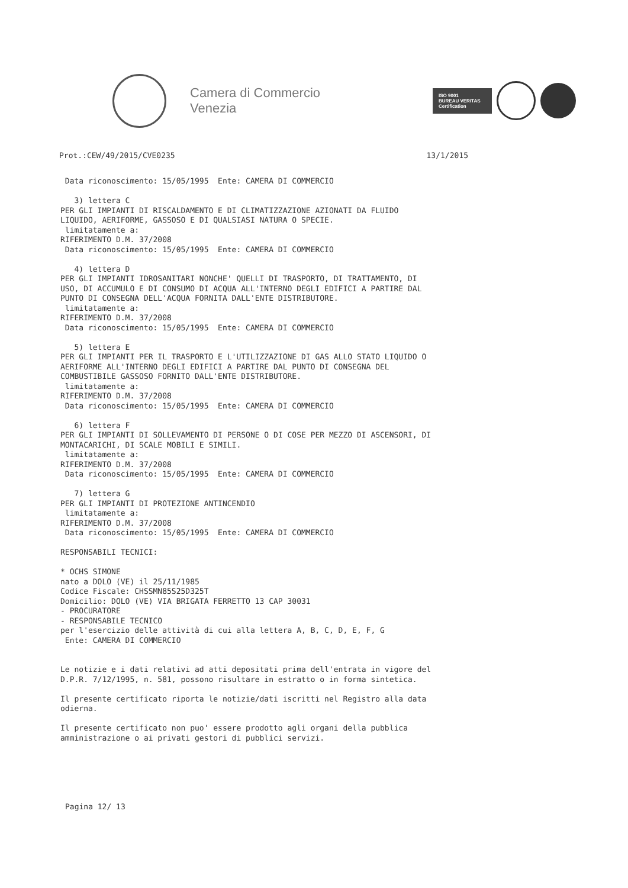Camera di Commercio
Venezia
ISO 9001
BUREAU VERITAS
Certification
Prot.:CEW/49/2015/CVE0235 13/1/2015
Data riconoscimento: 15/05/1995 Ente: CAMERA DI COMMERCIO 3) lettera C PER GLI IMPIANTI DI RISCALDAMENTO E DI CLIMATIZZAZIONE AZIONATI DA FLUIDO LIQUIDO, AERIFORME, GASSOSO E DI QUALSIASI NATURA O SPECIE. limitatamente a: RIFERIMENTO D.M. 37/2008 Data riconoscimento: 15/05/1995 Ente: CAMERA DI COMMERCIO 4) lettera D PER GLI IMPIANTI IDROSANITARI NONCHE' QUELLI DI TRASPORTO, DI TRATTAMENTO, DI USO, DI ACCUMULO E DI CONSUMO DI ACQUA ALL'INTERNO DEGLI EDIFICI A PARTIRE DAL PUNTO DI CONSEGNA DELL'ACQUA FORNITA DALL'ENTE DISTRIBUTORE. limitatamente a: RIFERIMENTO D.M. 37/2008 Data riconoscimento: 15/05/1995 Ente: CAMERA DI COMMERCIO 5) lettera E PER GLI IMPIANTI PER IL TRASPORTO E L'UTILIZZAZIONE DI GAS ALLO STATO LIQUIDO O AERIFORME ALL'INTERNO DEGLI EDIFICI A PARTIRE DAL PUNTO DI CONSEGNA DEL COMBUSTIBILE GASSOSO FORNITO DALL'ENTE DISTRIBUTORE. limitatamente a: RIFERIMENTO D.M. 37/2008 Data riconoscimento: 15/05/1995 Ente: CAMERA DI COMMERCIO 6) lettera F PER GLI IMPIANTI DI SOLLEVAMENTO DI PERSONE O DI COSE PER MEZZO DI ASCENSORI, DI MONTACARICHI, DI SCALE MOBILI E SIMILI. limitatamente a: RIFERIMENTO D.M. 37/2008 Data riconoscimento: 15/05/1995 Ente: CAMERA DI COMMERCIO 7) lettera G PER GLI IMPIANTI DI PROTEZIONE ANTINCENDIO limitatamente a: RIFERIMENTO D.M. 37/2008 Data riconoscimento: 15/05/1995 Ente: CAMERA DI COMMERCIO RESPONSABILI TECNICI: * OCHS SIMONE nato a DOLO (VE) il 25/11/1985 Codice Fiscale: CHSSMN85S25D325T Domicilio: DOLO (VE) VIA BRIGATA FERRETTO 13 CAP 30031 - PROCURATORE - RESPONSABILE TECNICO per l'esercizio delle attività di cui alla lettera A, B, C, D, E, F, G Ente: CAMERA DI COMMERCIO Le notizie e i dati relativi ad atti depositati prima dell'entrata in vigore del D.P.R. 7/12/1995, n. 581, possono risultare in estratto o in forma sintetica. Il presente certificato riporta le notizie/dati iscritti nel Registro alla data odierna. Il presente certificato non puo' essere prodotto agli organi della pubblica amministrazione o ai privati gestori di pubblici servizi.
Pagina 12/ 13